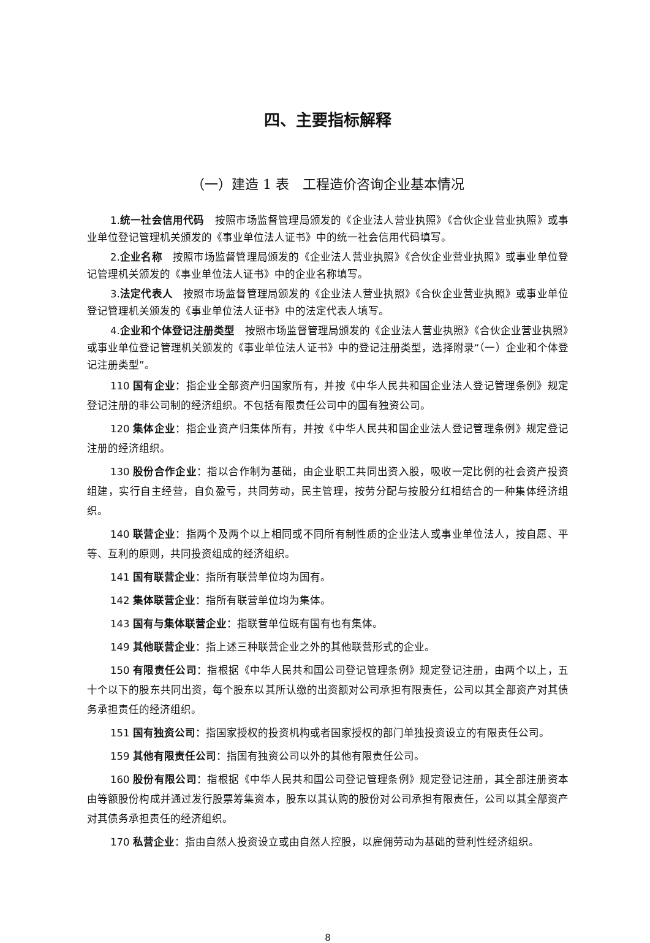四、主要指标解释
（一）建造 1 表　工程造价咨询企业基本情况
1.统一社会信用代码　按照市场监督管理局颁发的《企业法人营业执照》《合伙企业营业执照》或事业单位登记管理机关颁发的《事业单位法人证书》中的统一社会信用代码填写。
2.企业名称　按照市场监督管理局颁发的《企业法人营业执照》《合伙企业营业执照》或事业单位登记管理机关颁发的《事业单位法人证书》中的企业名称填写。
3.法定代表人　按照市场监督管理局颁发的《企业法人营业执照》《合伙企业营业执照》或事业单位登记管理机关颁发的《事业单位法人证书》中的法定代表人填写。
4.企业和个体登记注册类型　按照市场监督管理局颁发的《企业法人营业执照》《合伙企业营业执照》或事业单位登记管理机关颁发的《事业单位法人证书》中的登记注册类型，选择附录“（一）企业和个体登记注册类型”。
110 国有企业：指企业全部资产归国家所有，并按《中华人民共和国企业法人登记管理条例》规定登记注册的非公司制的经济组织。不包括有限责任公司中的国有独资公司。
120 集体企业：指企业资产归集体所有，并按《中华人民共和国企业法人登记管理条例》规定登记注册的经济组织。
130 股份合作企业：指以合作制为基础，由企业职工共同出资入股，吸收一定比例的社会资产投资组建，实行自主经营，自负盈亏，共同劳动，民主管理，按劳分配与按股分红相结合的一种集体经济组织。
140 联营企业：指两个及两个以上相同或不同所有制性质的企业法人或事业单位法人，按自愿、平等、互利的原则，共同投资组成的经济组织。
141 国有联营企业：指所有联营单位均为国有。
142 集体联营企业：指所有联营单位均为集体。
143 国有与集体联营企业：指联营单位既有国有也有集体。
149 其他联营企业：指上述三种联营企业之外的其他联营形式的企业。
150 有限责任公司：指根据《中华人民共和国公司登记管理条例》规定登记注册，由两个以上，五十个以下的股东共同出资，每个股东以其所认缴的出资额对公司承担有限责任，公司以其全部资产对其债务承担责任的经济组织。
151 国有独资公司：指国家授权的投资机构或者国家授权的部门单独投资设立的有限责任公司。
159 其他有限责任公司：指国有独资公司以外的其他有限责任公司。
160 股份有限公司：指根据《中华人民共和国公司登记管理条例》规定登记注册，其全部注册资本由等额股份构成并通过发行股票筹集资本，股东以其认购的股份对公司承担有限责任，公司以其全部资产对其债务承担责任的经济组织。
170 私营企业：指由自然人投资设立或由自然人控股，以雇佣劳动为基础的营利性经济组织。
8